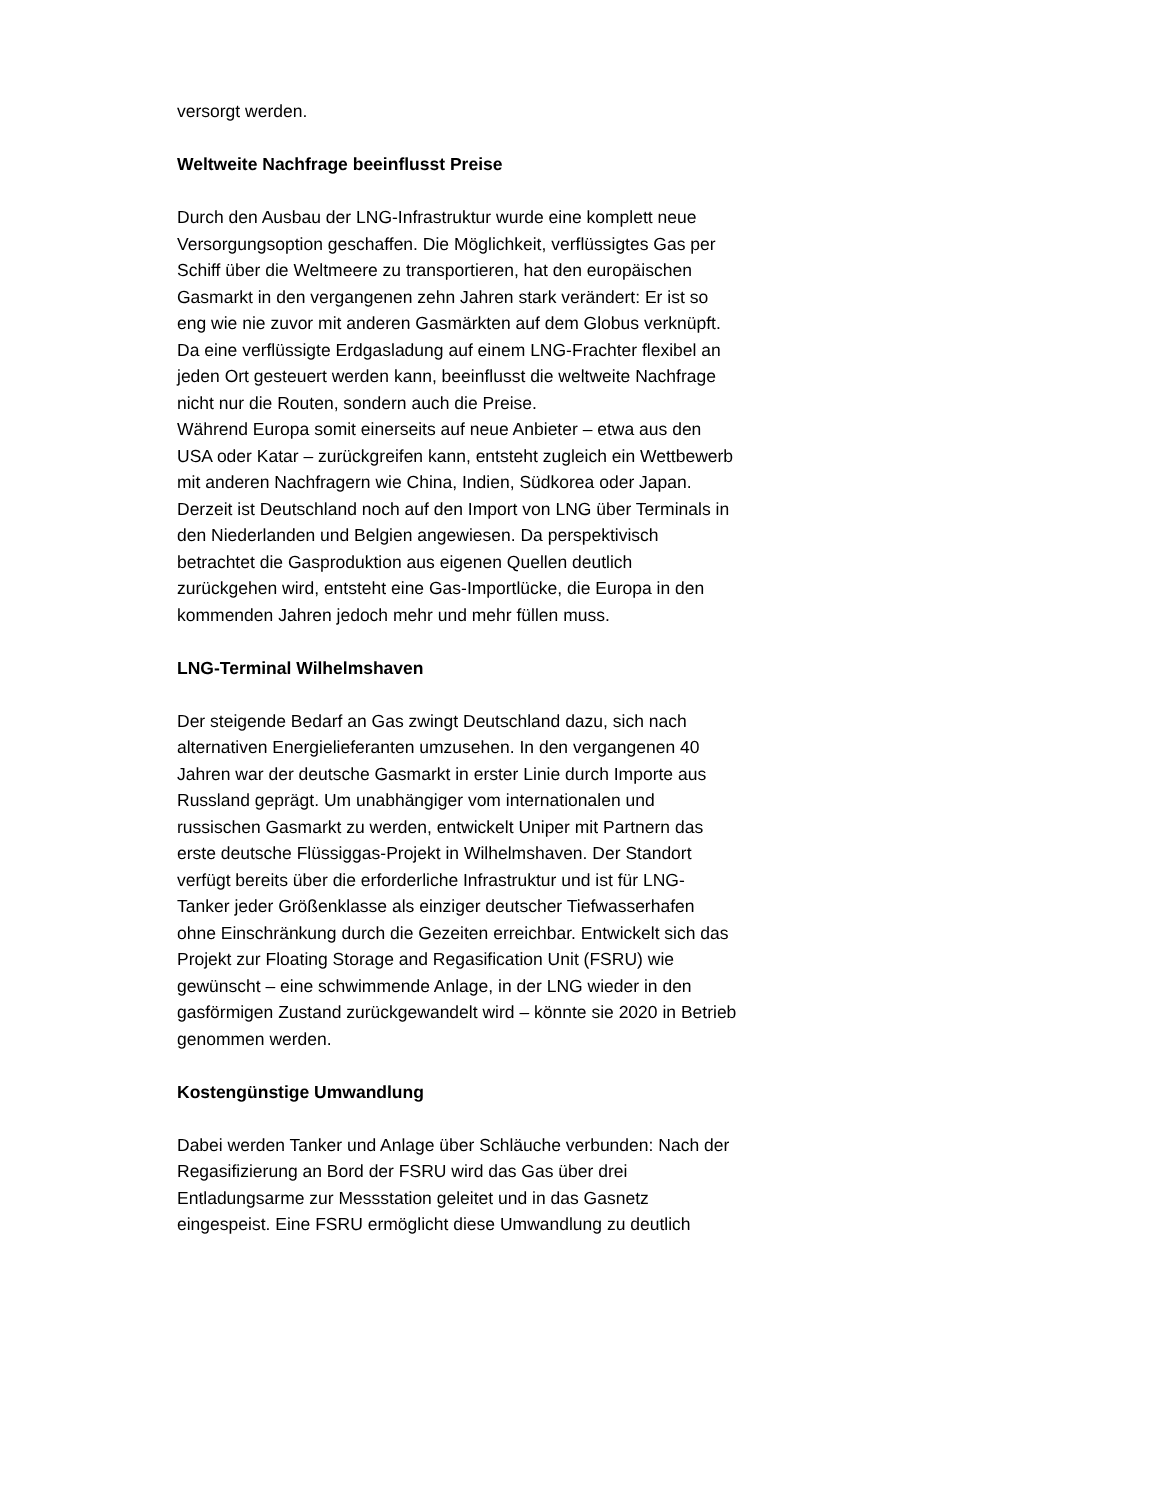versorgt werden.
Weltweite Nachfrage beeinflusst Preise
Durch den Ausbau der LNG-Infrastruktur wurde eine komplett neue Versorgungsoption geschaffen. Die Möglichkeit, verflüssigtes Gas per Schiff über die Weltmeere zu transportieren, hat den europäischen Gasmarkt in den vergangenen zehn Jahren stark verändert: Er ist so eng wie nie zuvor mit anderen Gasmärkten auf dem Globus verknüpft. Da eine verflüssigte Erdgasladung auf einem LNG-Frachter flexibel an jeden Ort gesteuert werden kann, beeinflusst die weltweite Nachfrage nicht nur die Routen, sondern auch die Preise.
Während Europa somit einerseits auf neue Anbieter – etwa aus den USA oder Katar – zurückgreifen kann, entsteht zugleich ein Wettbewerb mit anderen Nachfragern wie China, Indien, Südkorea oder Japan. Derzeit ist Deutschland noch auf den Import von LNG über Terminals in den Niederlanden und Belgien angewiesen. Da perspektivisch betrachtet die Gasproduktion aus eigenen Quellen deutlich zurückgehen wird, entsteht eine Gas-Importlücke, die Europa in den kommenden Jahren jedoch mehr und mehr füllen muss.
LNG-Terminal Wilhelmshaven
Der steigende Bedarf an Gas zwingt Deutschland dazu, sich nach alternativen Energielieferanten umzusehen. In den vergangenen 40 Jahren war der deutsche Gasmarkt in erster Linie durch Importe aus Russland geprägt. Um unabhängiger vom internationalen und russischen Gasmarkt zu werden, entwickelt Uniper mit Partnern das erste deutsche Flüssiggas-Projekt in Wilhelmshaven. Der Standort verfügt bereits über die erforderliche Infrastruktur und ist für LNG-Tanker jeder Größenklasse als einziger deutscher Tiefwasserhafen ohne Einschränkung durch die Gezeiten erreichbar. Entwickelt sich das Projekt zur Floating Storage and Regasification Unit (FSRU) wie gewünscht – eine schwimmende Anlage, in der LNG wieder in den gasförmigen Zustand zurückgewandelt wird – könnte sie 2020 in Betrieb genommen werden.
Kostengünstige Umwandlung
Dabei werden Tanker und Anlage über Schläuche verbunden: Nach der Regasifizierung an Bord der FSRU wird das Gas über drei Entladungsarme zur Messstation geleitet und in das Gasnetz eingespeist. Eine FSRU ermöglicht diese Umwandlung zu deutlich